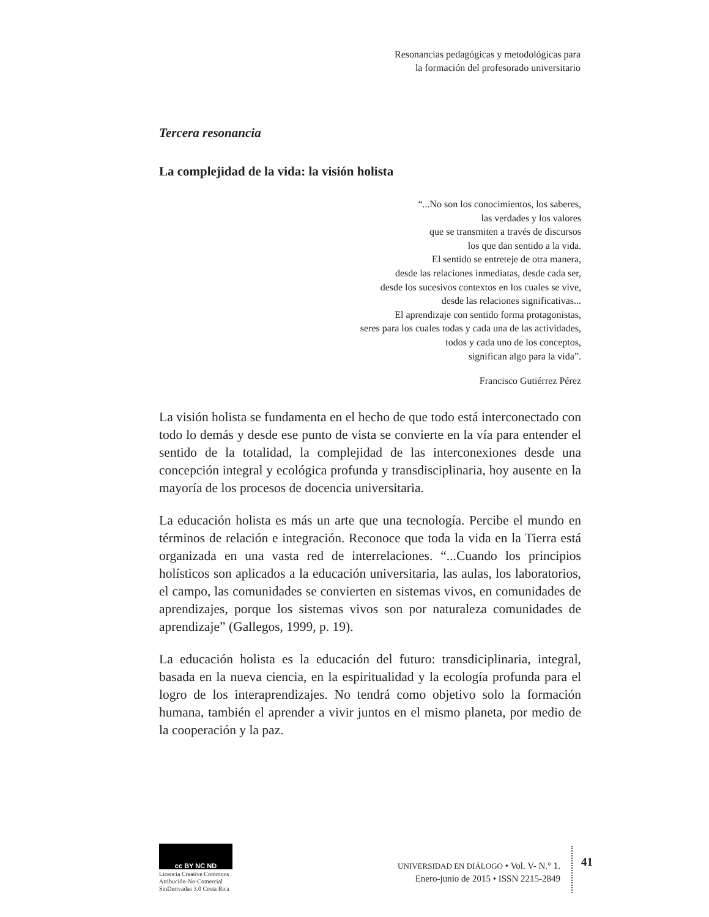Resonancias pedagógicas y metodológicas para
la formación del profesorado universitario
Tercera resonancia
La complejidad de la vida: la visión holista
“...No son los conocimientos, los saberes,
las verdades y los valores
que se transmiten a través de discursos
los que dan sentido a la vida.
El sentido se entreteje de otra manera,
desde las relaciones inmediatas, desde cada ser,
desde los sucesivos contextos en los cuales se vive,
desde las relaciones significativas...
El aprendizaje con sentido forma protagonistas,
seres para los cuales todas y cada una de las actividades,
todos y cada uno de los conceptos,
significan algo para la vida”.
Francisco Gutiérrez Pérez
La visión holista se fundamenta en el hecho de que todo está interconectado con todo lo demás y desde ese punto de vista se convierte en la vía para entender el sentido de la totalidad, la complejidad de las interconexiones desde una concepción integral y ecológica profunda y transdisciplinaria, hoy ausente en la mayoría de los procesos de docencia universitaria.
La educación holista es más un arte que una tecnología. Percibe el mundo en términos de relación e integración. Reconoce que toda la vida en la Tierra está organizada en una vasta red de interrelaciones. “...Cuando los principios holísticos son aplicados a la educación universitaria, las aulas, los laboratorios, el campo, las comunidades se convierten en sistemas vivos, en comunidades de aprendizajes, porque los sistemas vivos son por naturaleza comunidades de aprendizaje” (Gallegos, 1999, p. 19).
La educación holista es la educación del futuro: transdiciplinaria, integral, basada en la nueva ciencia, en la espiritualidad y la ecología profunda para el logro de los interaprendizajes. No tendrá como objetivo solo la formación humana, también el aprender a vivir juntos en el mismo planeta, por medio de la cooperación y la paz.
cc BY NC ND
Licencia Creative Commons
Atribución-No-Comercial
SinDerivadas 3.0 Costa Rica
UNIVERSIDAD EN DIÁLOGO • Vol. V- N.° 1.
Enero-junio de 2015 • ISSN 2215-2849
41